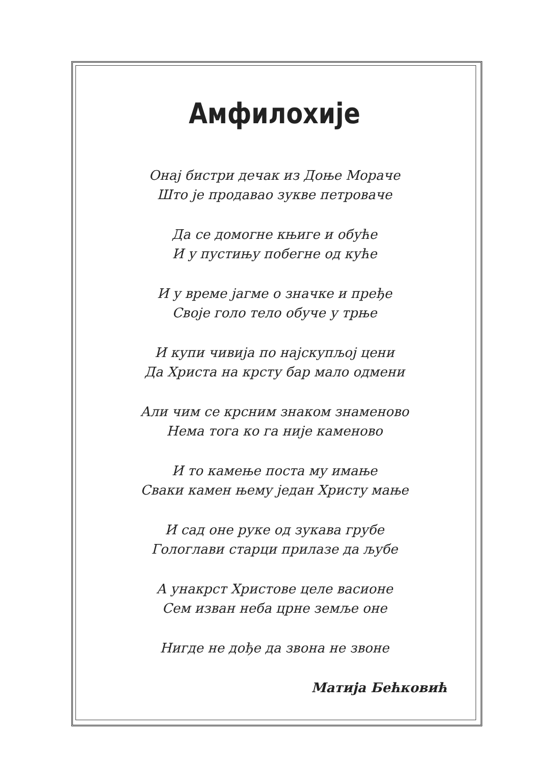Амфилохије
Онај бистри дечак из Доње Мораче
Што је продавао зукве петроваче
Да се домогне књиге и обуће
И у пустињу побегне од куће
И у време јагме о значке и пређе
Своје голо тело обуче у трње
И купи чивија по најскупљој цени
Да Христа на крсту бар мало одмени
Али чим се крсним знаком знаменово
Нема тога ко га није каменово
И то камење поста му имање
Сваки камен њему један Христу мање
И сад оне руке од зукава грубе
Гологлави старци прилазе да љубе
А унакрст Христове целе васионе
Сем изван неба црне земље оне
Нигде не дође да звона не звоне
Матија Бећковић